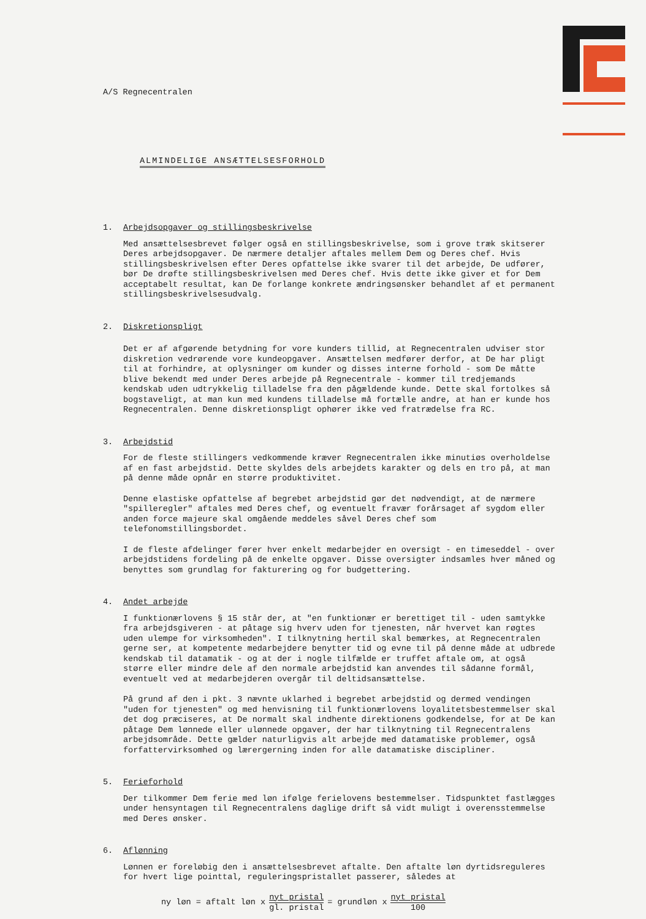A/S Regnecentralen
ALMINDELIGE ANSÆTTELSESFORHOLD
1. Arbejdsopgaver og stillingsbeskrivelse
Med ansættelsesbrevet følger også en stillingsbeskrivelse, som i grove træk skitserer Deres arbejdsopgaver. De nærmere detaljer aftales mellem Dem og Deres chef. Hvis stillingsbeskrivelsen efter Deres opfattelse ikke svarer til det arbejde, De udfører, bør De drøfte stillingsbeskrivelsen med Deres chef. Hvis dette ikke giver et for Dem acceptabelt resultat, kan De forlange konkrete ændringsønsker behandlet af et permanent stillingsbeskrivelsesudvalg.
2. Diskretionspligt
Det er af afgørende betydning for vore kunders tillid, at Regnecentralen udviser stor diskretion vedrørende vore kundeopgaver. Ansættelsen medfører derfor, at De har pligt til at forhindre, at oplysninger om kunder og disses interne forhold - som De måtte blive bekendt med under Deres arbejde på Regnecentrale - kommer til tredjemands kendskab uden udtrykkelig tilladelse fra den pågældende kunde. Dette skal fortolkes så bogstaveligt, at man kun med kundens tilladelse må fortælle andre, at han er kunde hos Regnecentralen. Denne diskretionspligt ophører ikke ved fratrædelse fra RC.
3. Arbejdstid
For de fleste stillingers vedkommende kræver Regnecentralen ikke minutiøs overholdelse af en fast arbejdstid. Dette skyldes dels arbejdets karakter og dels en tro på, at man på denne måde opnår en større produktivitet.
Denne elastiske opfattelse af begrebet arbejdstid gør det nødvendigt, at de nærmere "spilleregler" aftales med Deres chef, og eventuelt fravær forårsaget af sygdom eller anden force majeure skal omgående meddeles såvel Deres chef som telefonomstillingsbordet.
I de fleste afdelinger fører hver enkelt medarbejder en oversigt - en timeseddel - over arbejdstidens fordeling på de enkelte opgaver. Disse oversigter indsamles hver måned og benyttes som grundlag for fakturering og for budgettering.
4. Andet arbejde
I funktionærlovens § 15 står der, at "en funktionær er berettiget til - uden samtykke fra arbejdsgiveren - at påtage sig hverv uden for tjenesten, når hvervet kan røgtes uden ulempe for virksomheden". I tilknytning hertil skal bemærkes, at Regnecentralen gerne ser, at kompetente medarbejdere benytter tid og evne til på denne måde at udbrede kendskab til datamatik - og at der i nogle tilfælde er truffet aftale om, at også større eller mindre dele af den normale arbejdstid kan anvendes til sådanne formål, eventuelt ved at medarbejderen overgår til deltidsansættelse.
På grund af den i pkt. 3 nævnte uklarhed i begrebet arbejdstid og dermed vendingen "uden for tjenesten" og med henvisning til funktionærlovens loyalitetsbestemmelser skal det dog præciseres, at De normalt skal indhente direktionens godkendelse, for at De kan påtage Dem lønnede eller ulønnede opgaver, der har tilknytning til Regnecentralens arbejdsområde. Dette gælder naturligvis alt arbejde med datamatiske problemer, også forfattervirksomhed og lærergerning inden for alle datamatiske discipliner.
5. Ferieforhold
Der tilkommer Dem ferie med løn ifølge ferielovens bestemmelser. Tidspunktet fastlægges under hensyntagen til Regnecentralens daglige drift så vidt muligt i overensstemmelse med Deres ønsker.
6. Aflønning
Lønnen er foreløbig den i ansættelsesbrevet aftalte. Den aftalte løn dyrtidsreguleres for hvert lige pointtal, reguleringspristallet passerer, således at
ny løn = aftalt løn x nyt pristal gl. pristal = grundløn x nyt pristal 100